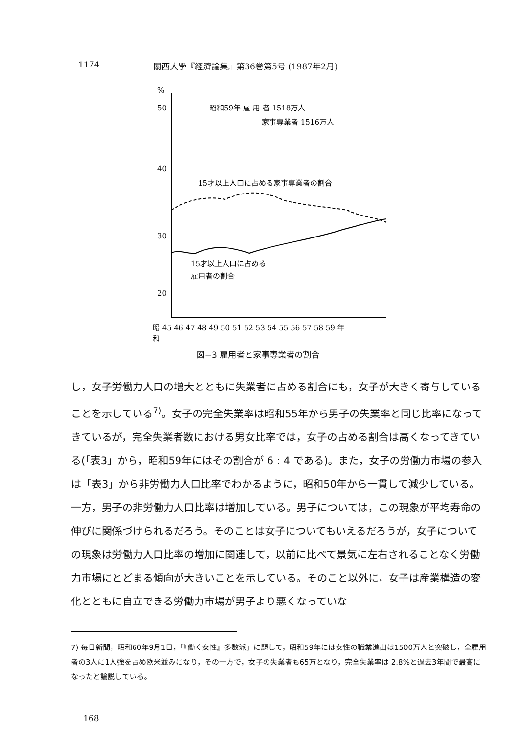1174 關西大學『經濟論集』第36巻第5号 (1987年2月)
%
50
40
30
20
昭和59年 雇 用 者 1518万人
家事専業者 1516万人
15才以上人口に占める家事専業者の割合
15才以上人口に占める
雇用者の割合
昭 45 46 47 48 49 50 51 52 53 54 55 56 57 58 59 年
和
図−3 雇用者と家事専業者の割合
し，女子労働力人口の増大とともに失業者に占める割合にも，女子が大きく寄与していることを示している<sup>7)</sup>。女子の完全失業率は昭和55年から男子の失業率と同じ比率になってきているが，完全失業者数における男女比率では，女子の占める割合は高くなってきている(「表3」から，昭和59年にはその割合が 6 : 4 である)。また，女子の労働力市場の参入は「表3」から非労働力人口比率でわかるように，昭和50年から一貫して減少している。一方，男子の非労働力人口比率は増加している。男子については，この現象が平均寿命の伸びに関係づけられるだろう。そのことは女子についてもいえるだろうが，女子についての現象は労働力人口比率の増加に関連して，以前に比べて景気に左右されることなく労働力市場にとどまる傾向が大きいことを示している。そのこと以外に，女子は産業構造の変化とともに自立できる労働力市場が男子より悪くなっていな
7) 毎日新聞，昭和60年9月1日，「『働く女性』多数派」に題して，昭和59年には女性の職業進出は1500万人と突破し，全雇用者の3人に1人強を占め欧米並みになり，その一方で，女子の失業者も65万となり，完全失業率は 2.8%と過去3年間で最高になったと論説している。
168